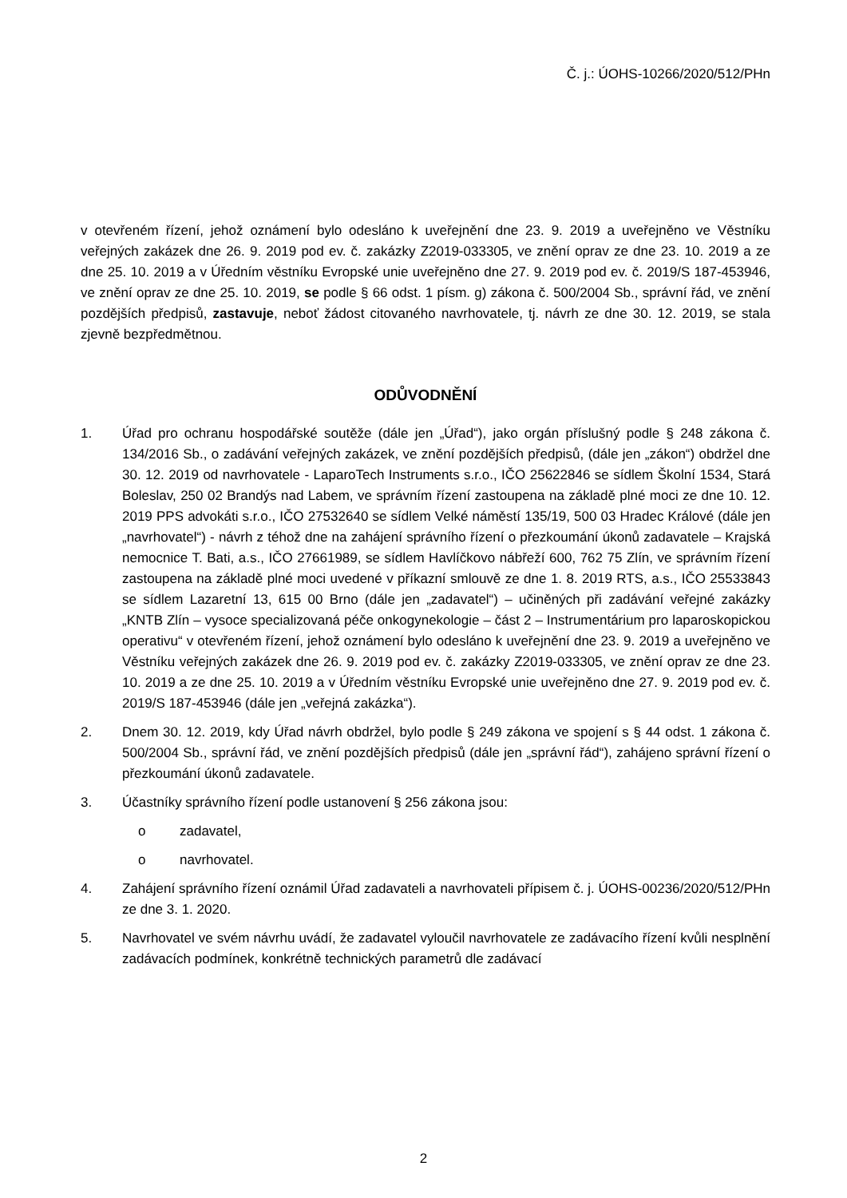Č. j.: ÚOHS-10266/2020/512/PHn
v otevřeném řízení, jehož oznámení bylo odesláno k uveřejnění dne 23. 9. 2019 a uveřejněno ve Věstníku veřejných zakázek dne 26. 9. 2019 pod ev. č. zakázky Z2019-033305, ve znění oprav ze dne 23. 10. 2019 a ze dne 25. 10. 2019 a v Úředním věstníku Evropské unie uveřejněno dne 27. 9. 2019 pod ev. č. 2019/S 187-453946, ve znění oprav ze dne 25. 10. 2019, se podle § 66 odst. 1 písm. g) zákona č. 500/2004 Sb., správní řád, ve znění pozdějších předpisů, zastavuje, neboť žádost citovaného navrhovatele, tj. návrh ze dne 30. 12. 2019, se stala zjevně bezpředmětnou.
ODŮVODNĚNÍ
1. Úřad pro ochranu hospodářské soutěže (dále jen „Úřad“), jako orgán příslušný podle § 248 zákona č. 134/2016 Sb., o zadávání veřejných zakázek, ve znění pozdějších předpisů, (dále jen „zákon“) obdržel dne 30. 12. 2019 od navrhovatele - LaparoTech Instruments s.r.o., IČO 25622846 se sídlem Školní 1534, Stará Boleslav, 250 02 Brandýs nad Labem, ve správním řízení zastoupena na základě plné moci ze dne 10. 12. 2019 PPS advokáti s.r.o., IČO 27532640 se sídlem Velké náměstí 135/19, 500 03 Hradec Králové (dále jen „navrhovatel“) - návrh z téhož dne na zahájení správního řízení o přezkoumání úkonů zadavatele – Krajská nemocnice T. Bati, a.s., IČO 27661989, se sídlem Havlíčkovo nábřeží 600, 762 75 Zlín, ve správním řízení zastoupena na základě plné moci uvedené v příkazní smlouvě ze dne 1. 8. 2019 RTS, a.s., IČO 25533843 se sídlem Lazaretní 13, 615 00 Brno (dále jen „zadavatel“) – učiněných při zadávání veřejné zakázky „KNTB Zlín – vysoce specializovaná péče onkogynekologie – část 2 – Instrumentárium pro laparoskopickou operativu“ v otevřeném řízení, jehož oznámení bylo odesláno k uveřejnění dne 23. 9. 2019 a uveřejněno ve Věstníku veřejných zakázek dne 26. 9. 2019 pod ev. č. zakázky Z2019-033305, ve znění oprav ze dne 23. 10. 2019 a ze dne 25. 10. 2019 a v Úředním věstníku Evropské unie uveřejněno dne 27. 9. 2019 pod ev. č. 2019/S 187-453946 (dále jen „veřejná zakázka“).
2. Dnem 30. 12. 2019, kdy Úřad návrh obdržel, bylo podle § 249 zákona ve spojení s § 44 odst. 1 zákona č. 500/2004 Sb., správní řád, ve znění pozdějších předpisů (dále jen „správní řád“), zahájeno správní řízení o přezkoumání úkonů zadavatele.
3. Účastníky správního řízení podle ustanovení § 256 zákona jsou:
o zadavatel,
o navrhovatel.
4. Zahájení správního řízení oznámil Úřad zadavateli a navrhovateli přípisem č. j. ÚOHS-00236/2020/512/PHn ze dne 3. 1. 2020.
5. Navrhovatel ve svém návrhu uvádí, že zadavatel vyloučil navrhovatele ze zadávacího řízení kvůli nesplnění zadávacích podmínek, konkrétně technických parametrů dle zadávací
2